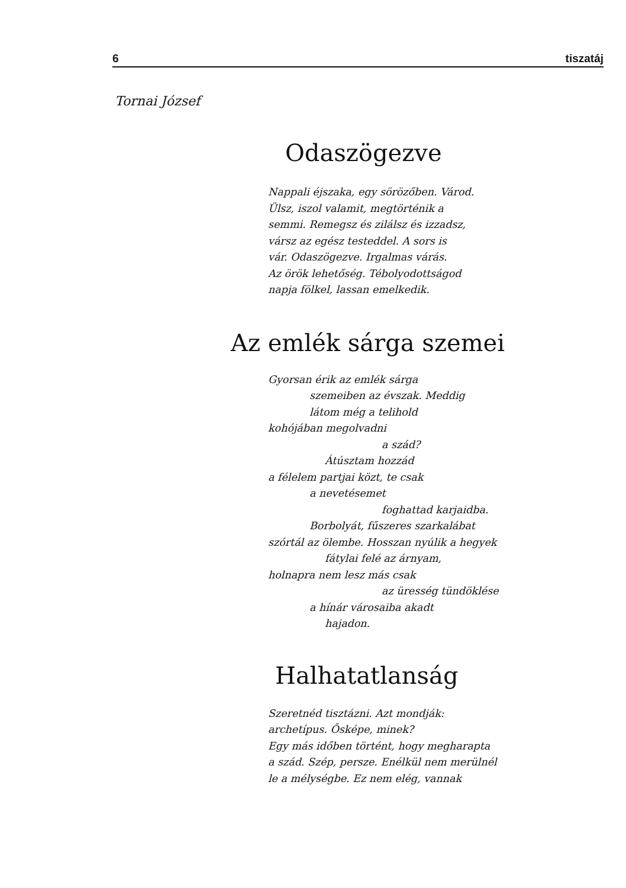6 tiszatáj
Tornai József
Odaszögezve
Nappali éjszaka, egy söröző­ben. Várod.
Ülsz, iszol valamit, megtörténik a
semmi. Remegsz és zilálsz és izzadsz,
vársz az egész testeddel. A sors is
vár. Odaszögezve. Irgalmas várás.
Az örök lehetőség. Tébolyodottságod
napja fölkel, lassan emelkedik.
Az emlék sárga szemei
Gyorsan érik az emlék sárga
szemeiben az évszak. Meddig
látom még a telihold
kohójában megolvadni
a szád?
Átúsztam hozzád
a félelem partjai közt, te csak
a nevetésemet
foghattad karjaidba.
Borbolyát, fűszeres szarkalábat
szórtál az ölembe. Hosszan nyúlik a hegyek
fátylai felé az árnyam,
holnapra nem lesz más csak
az üresség tündöklése
a hínár városaiba akadt
hajadon.
Halhatatlanság
Szeretnéd tisztázni. Azt mondják:
archetípus. Ősképe, minek?
Egy más időben történt, hogy megharapta
a szád. Szép, persze. Enélkül nem merülnél
le a mélységbe. Ez nem elég, vannak